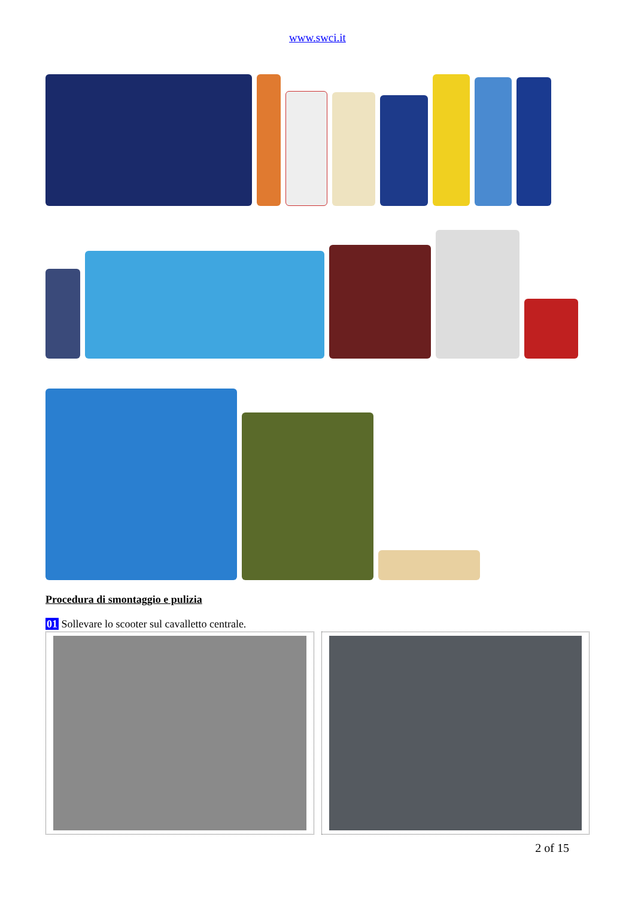www.swci.it
Procedura di smontaggio e pulizia
01 Sollevare lo scooter sul cavalletto centrale.
2 of 15